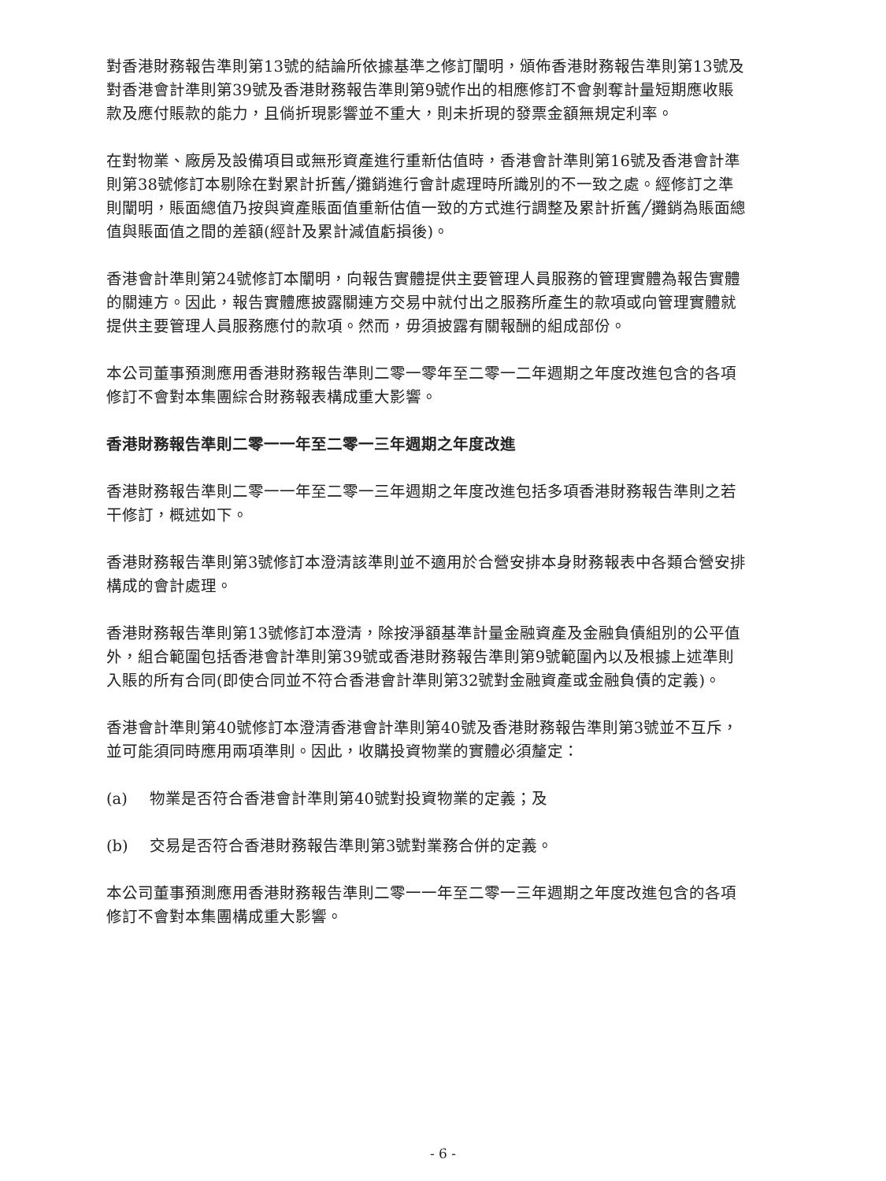對香港財務報告準則第13號的結論所依據基準之修訂闡明，頒佈香港財務報告準則第13號及對香港會計準則第39號及香港財務報告準則第9號作出的相應修訂不會剝奪計量短期應收賬款及應付賬款的能力，且倘折現影響並不重大，則未折現的發票金額無規定利率。
在對物業、廠房及設備項目或無形資產進行重新估值時，香港會計準則第16號及香港會計準則第38號修訂本剔除在對累計折舊╱攤銷進行會計處理時所識別的不一致之處。經修訂之準則闡明，賬面總值乃按與資產賬面值重新估值一致的方式進行調整及累計折舊╱攤銷為賬面總值與賬面值之間的差額(經計及累計減值虧損後)。
香港會計準則第24號修訂本闡明，向報告實體提供主要管理人員服務的管理實體為報告實體的關連方。因此，報告實體應披露關連方交易中就付出之服務所產生的款項或向管理實體就提供主要管理人員服務應付的款項。然而，毋須披露有關報酬的組成部份。
本公司董事預測應用香港財務報告準則二零一零年至二零一二年週期之年度改進包含的各項修訂不會對本集團綜合財務報表構成重大影響。
香港財務報告準則二零一一年至二零一三年週期之年度改進
香港財務報告準則二零一一年至二零一三年週期之年度改進包括多項香港財務報告準則之若干修訂，概述如下。
香港財務報告準則第3號修訂本澄清該準則並不適用於合營安排本身財務報表中各類合營安排構成的會計處理。
香港財務報告準則第13號修訂本澄清，除按淨額基準計量金融資產及金融負債組別的公平值外，組合範圍包括香港會計準則第39號或香港財務報告準則第9號範圍內以及根據上述準則入賬的所有合同(即使合同並不符合香港會計準則第32號對金融資產或金融負債的定義)。
香港會計準則第40號修訂本澄清香港會計準則第40號及香港財務報告準則第3號並不互斥，並可能須同時應用兩項準則。因此，收購投資物業的實體必須釐定：
(a) 物業是否符合香港會計準則第40號對投資物業的定義；及
(b) 交易是否符合香港財務報告準則第3號對業務合併的定義。
本公司董事預測應用香港財務報告準則二零一一年至二零一三年週期之年度改進包含的各項修訂不會對本集團構成重大影響。
- 6 -